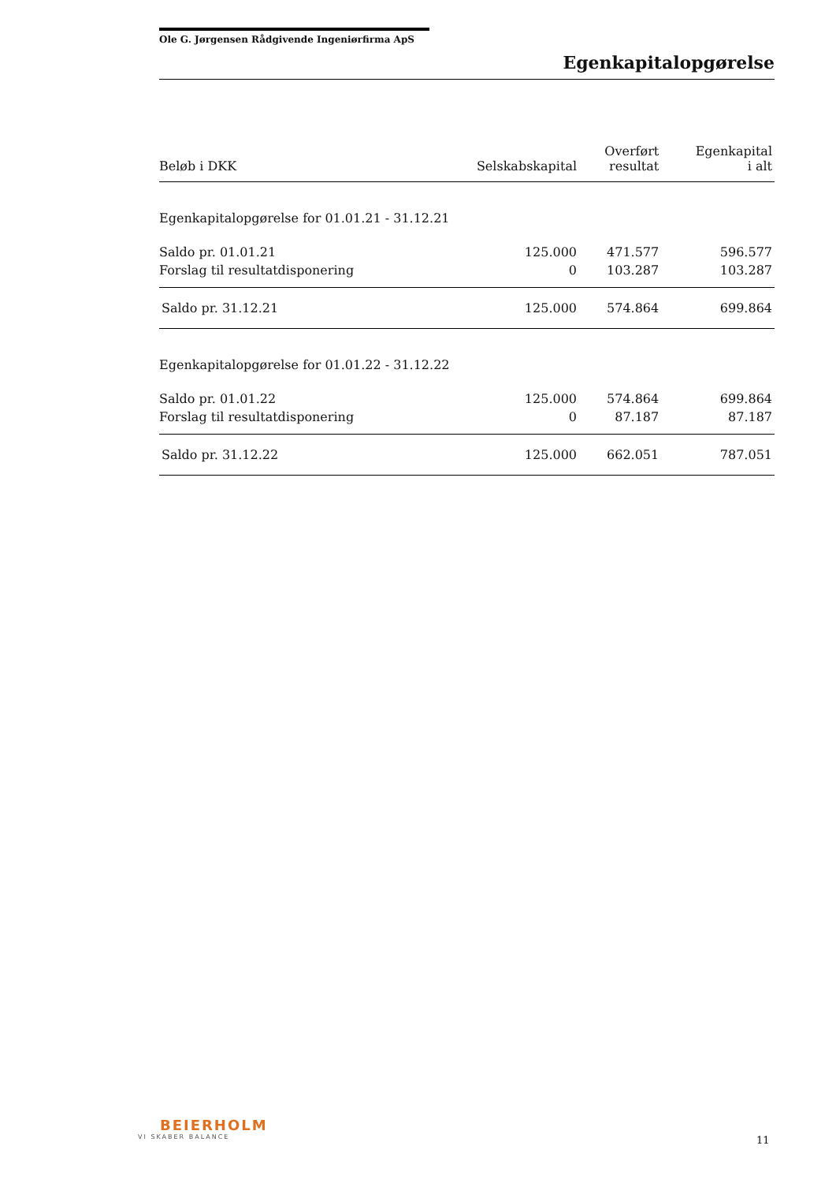Ole G. Jørgensen Rådgivende Ingeniørfirma ApS
Egenkapitalopgørelse
| Beløb i DKK | Selskabskapital | Overført resultat | Egenkapital i alt |
| --- | --- | --- | --- |
| Egenkapitalopgørelse for 01.01.21 - 31.12.21 | | | |
| Saldo pr. 01.01.21 | 125.000 | 471.577 | 596.577 |
| Forslag til resultatdisponering | 0 | 103.287 | 103.287 |
| Saldo pr. 31.12.21 | 125.000 | 574.864 | 699.864 |
| Egenkapitalopgørelse for 01.01.22 - 31.12.22 | | | |
| Saldo pr. 01.01.22 | 125.000 | 574.864 | 699.864 |
| Forslag til resultatdisponering | 0 | 87.187 | 87.187 |
| Saldo pr. 31.12.22 | 125.000 | 662.051 | 787.051 |
BEIERHOLM
VI SKABER BALANCE
11